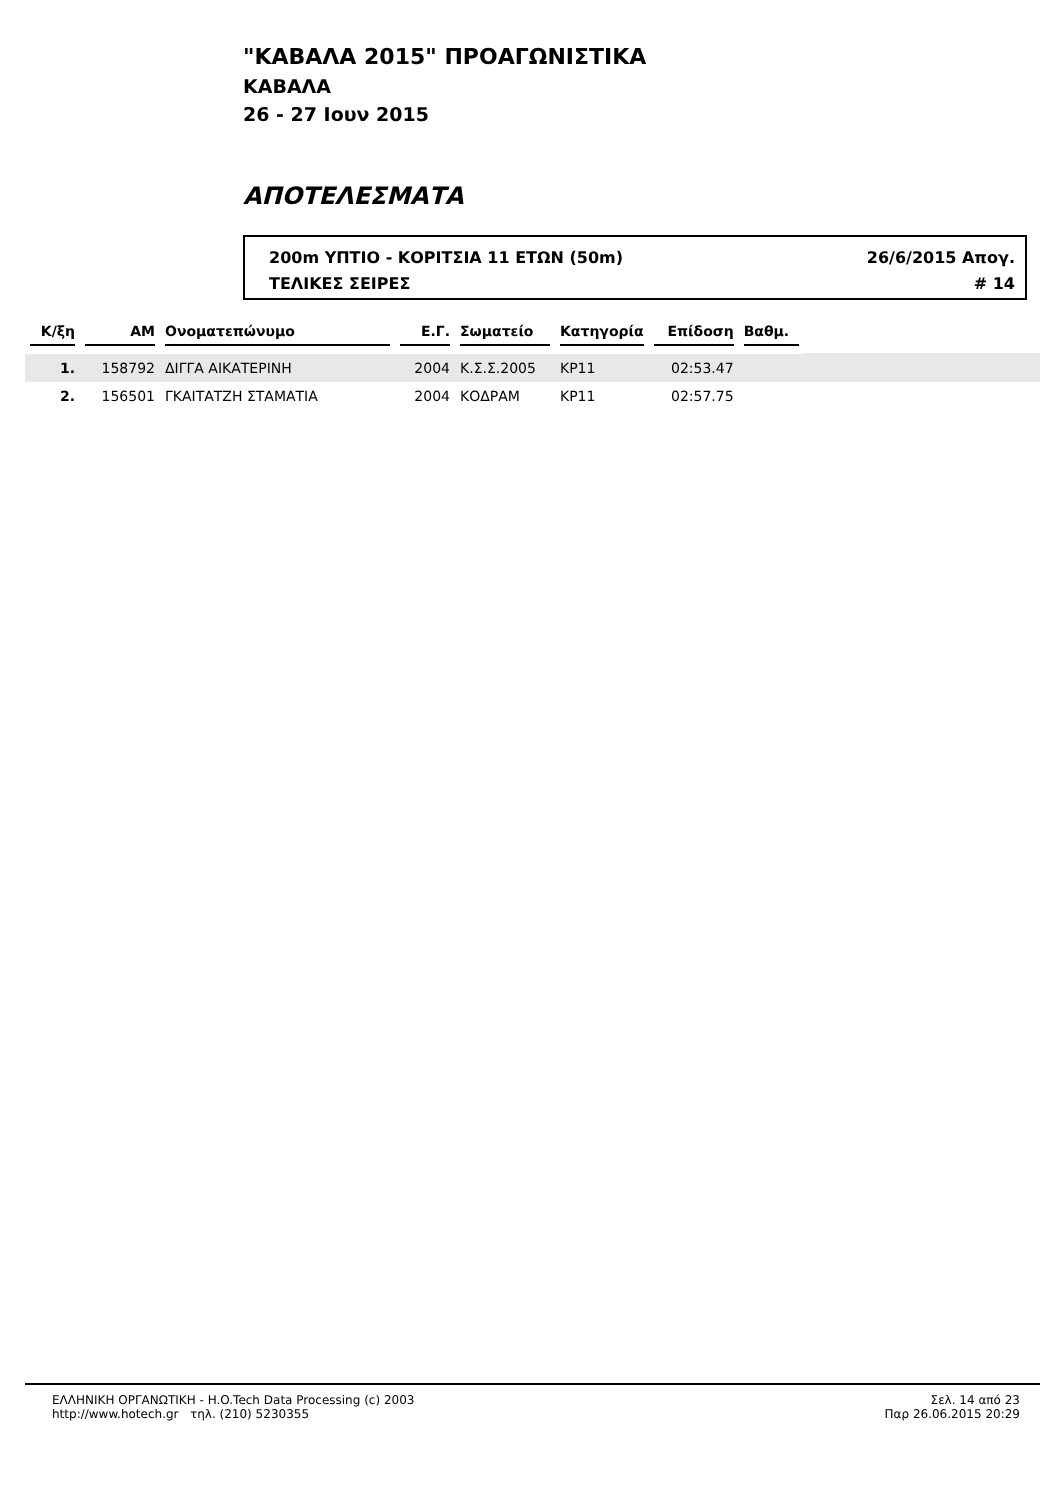"ΚΑΒΑΛΑ 2015" ΠΡΟΑΓΩΝΙΣΤΙΚΑ
ΚΑΒΑΛΑ
26 - 27 Ιουν 2015
ΑΠΟΤΕΛΕΣΜΑΤΑ
200m ΥΠΤΙΟ - ΚΟΡΙΤΣΙΑ 11 ΕΤΩΝ (50m) 26/6/2015 Απογ.
ΤΕΛΙΚΕΣ ΣΕΙΡΕΣ # 14
| Κ/ξη | ΑΜ | Ονοματεπώνυμο | Ε.Γ. | Σωματείο | Κατηγορία | Επίδοση | Βαθμ. | |
| --- | --- | --- | --- | --- | --- | --- | --- | --- |
| 1. | 158792 | ΔΙΓΓΑ ΑΙΚΑΤΕΡΙΝΗ | 2004 | Κ.Σ.Σ.2005 | ΚΡ11 | 02:53.47 | | |
| 2. | 156501 | ΓΚΑΙΤΑΤΖΗ ΣΤΑΜΑΤΙΑ | 2004 | ΚΟΔΡΑΜ | ΚΡ11 | 02:57.75 | | |
ΕΛΛΗΝΙΚΗ ΟΡΓΑΝΩΤΙΚΗ - H.O.Tech Data Processing (c) 2003
http://www.hotech.gr τηλ. (210) 5230355
Σελ. 14 από 23
Παρ 26.06.2015 20:29